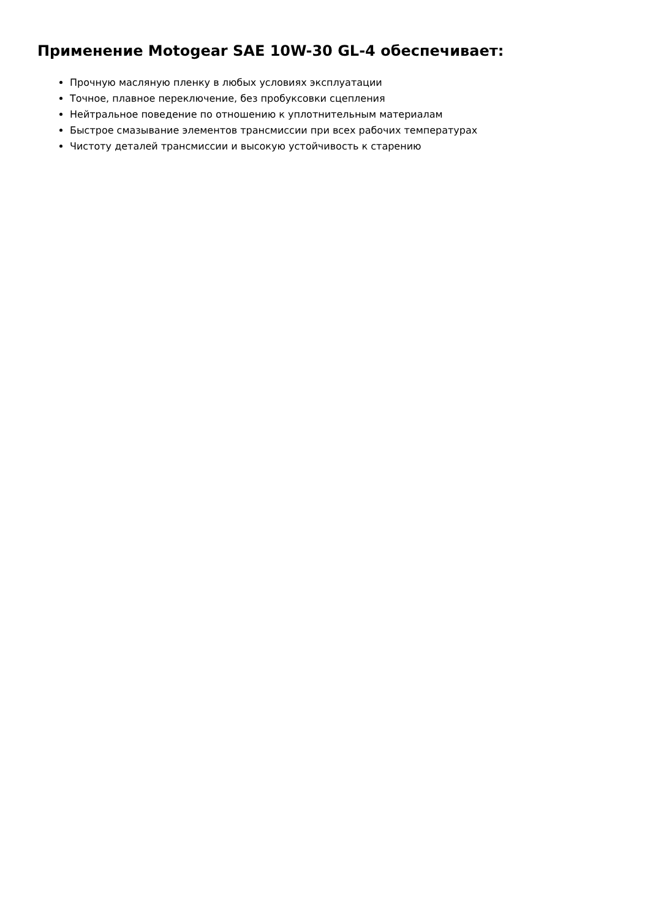Применение Motogear SAE 10W-30 GL-4 обеспечивает:
Прочную масляную пленку в любых условиях эксплуатации
Точное, плавное переключение, без пробуксовки сцепления
Нейтральное поведение по отношению к уплотнительным материалам
Быстрое смазывание элементов трансмиссии при всех рабочих температурах
Чистоту деталей трансмиссии и высокую устойчивость к старению